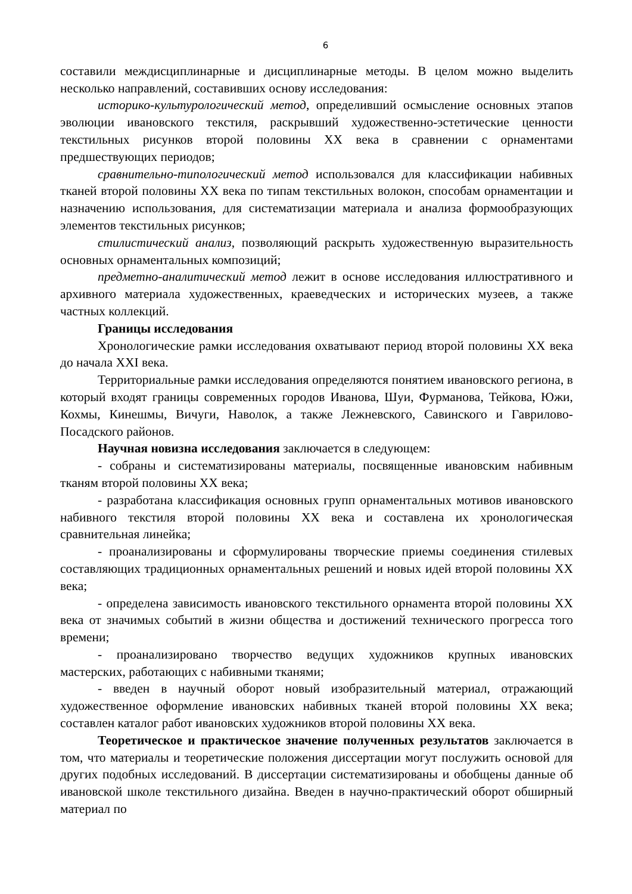6
составили междисциплинарные и дисциплинарные методы. В целом можно выделить несколько направлений, составивших основу исследования:
историко-культурологический метод, определивший осмысление основных этапов эволюции ивановского текстиля, раскрывший художественно-эстетические ценности текстильных рисунков второй половины XX века в сравнении с орнаментами предшествующих периодов;
сравнительно-типологический метод использовался для классификации набивных тканей второй половины XX века по типам текстильных волокон, способам орнаментации и назначению использования, для систематизации материала и анализа формообразующих элементов текстильных рисунков;
стилистический анализ, позволяющий раскрыть художественную выразительность основных орнаментальных композиций;
предметно-аналитический метод лежит в основе исследования иллюстративного и архивного материала художественных, краеведческих и исторических музеев, а также частных коллекций.
Границы исследования
Хронологические рамки исследования охватывают период второй половины XX века до начала XXI века.
Территориальные рамки исследования определяются понятием ивановского региона, в который входят границы современных городов Иванова, Шуи, Фурманова, Тейкова, Южи, Кохмы, Кинешмы, Вичуги, Наволок, а также Лежневского, Савинского и Гаврилово-Посадского районов.
Научная новизна исследования заключается в следующем:
- собраны и систематизированы материалы, посвященные ивановским набивным тканям второй половины XX века;
- разработана классификация основных групп орнаментальных мотивов ивановского набивного текстиля второй половины XX века и составлена их хронологическая сравнительная линейка;
- проанализированы и сформулированы творческие приемы соединения стилевых составляющих традиционных орнаментальных решений и новых идей второй половины XX века;
- определена зависимость ивановского текстильного орнамента второй половины XX века от значимых событий в жизни общества и достижений технического прогресса того времени;
- проанализировано творчество ведущих художников крупных ивановских мастерских, работающих с набивными тканями;
- введен в научный оборот новый изобразительный материал, отражающий художественное оформление ивановских набивных тканей второй половины XX века; составлен каталог работ ивановских художников второй половины XX века.
Теоретическое и практическое значение полученных результатов заключается в том, что материалы и теоретические положения диссертации могут послужить основой для других подобных исследований. В диссертации систематизированы и обобщены данные об ивановской школе текстильного дизайна. Введен в научно-практический оборот обширный материал по